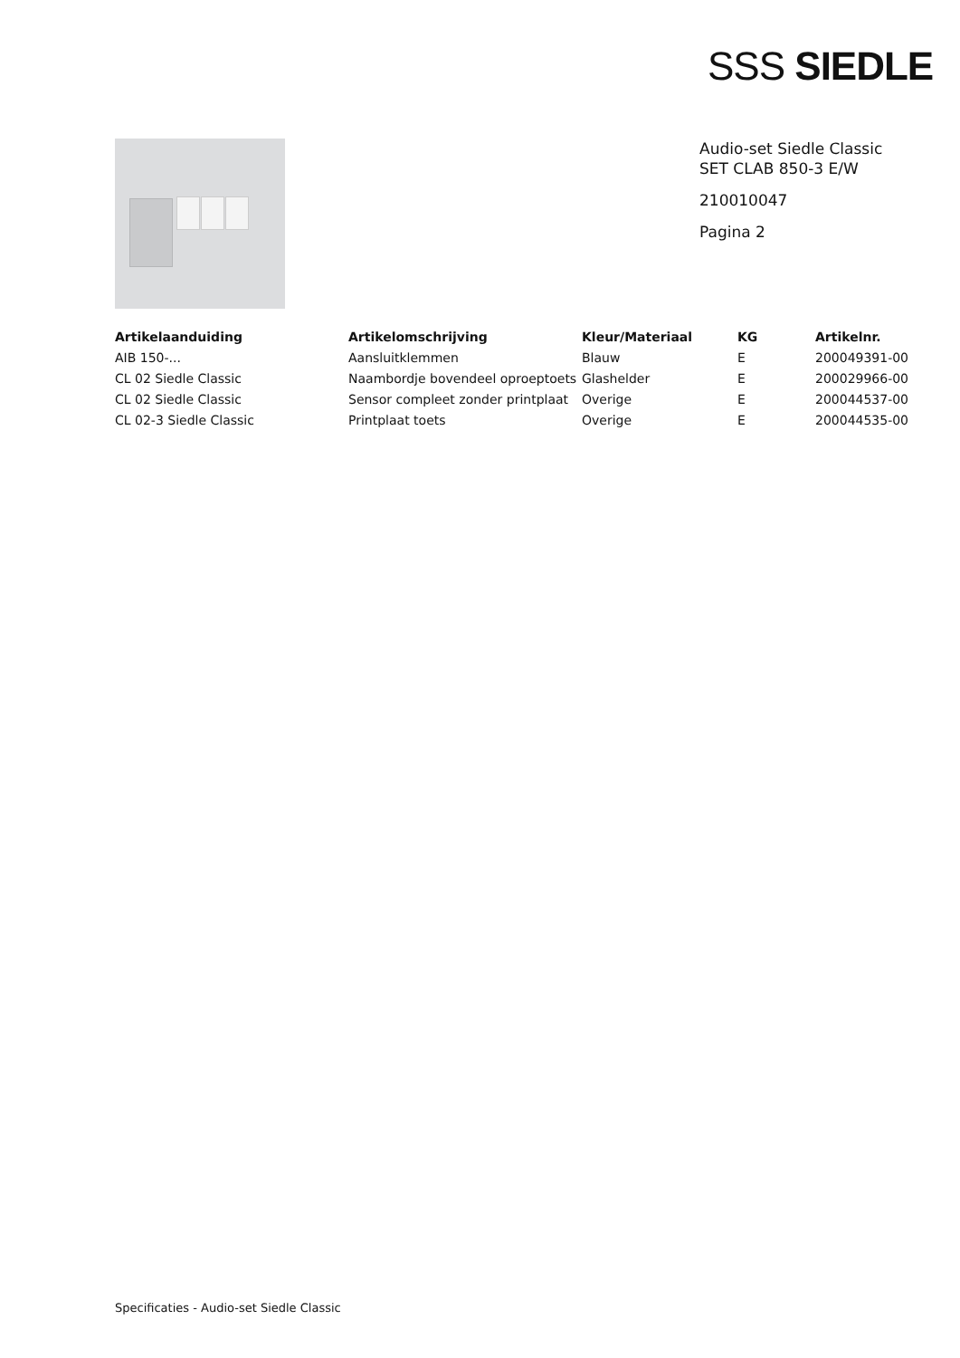SSS SIEDLE
Audio-set Siedle Classic
SET CLAB 850-3 E/W
210010047
Pagina 2
| Artikelaanduiding | Artikelomschrijving | Kleur/Materiaal | KG | Artikelnr. |
| --- | --- | --- | --- | --- |
| AIB 150-... | Aansluitklemmen | Blauw | E | 200049391-00 |
| CL 02 Siedle Classic | Naambordje bovendeel oproeptoets | Glashelder | E | 200029966-00 |
| CL 02 Siedle Classic | Sensor compleet zonder printplaat | Overige | E | 200044537-00 |
| CL 02-3 Siedle Classic | Printplaat toets | Overige | E | 200044535-00 |
Specificaties - Audio-set Siedle Classic